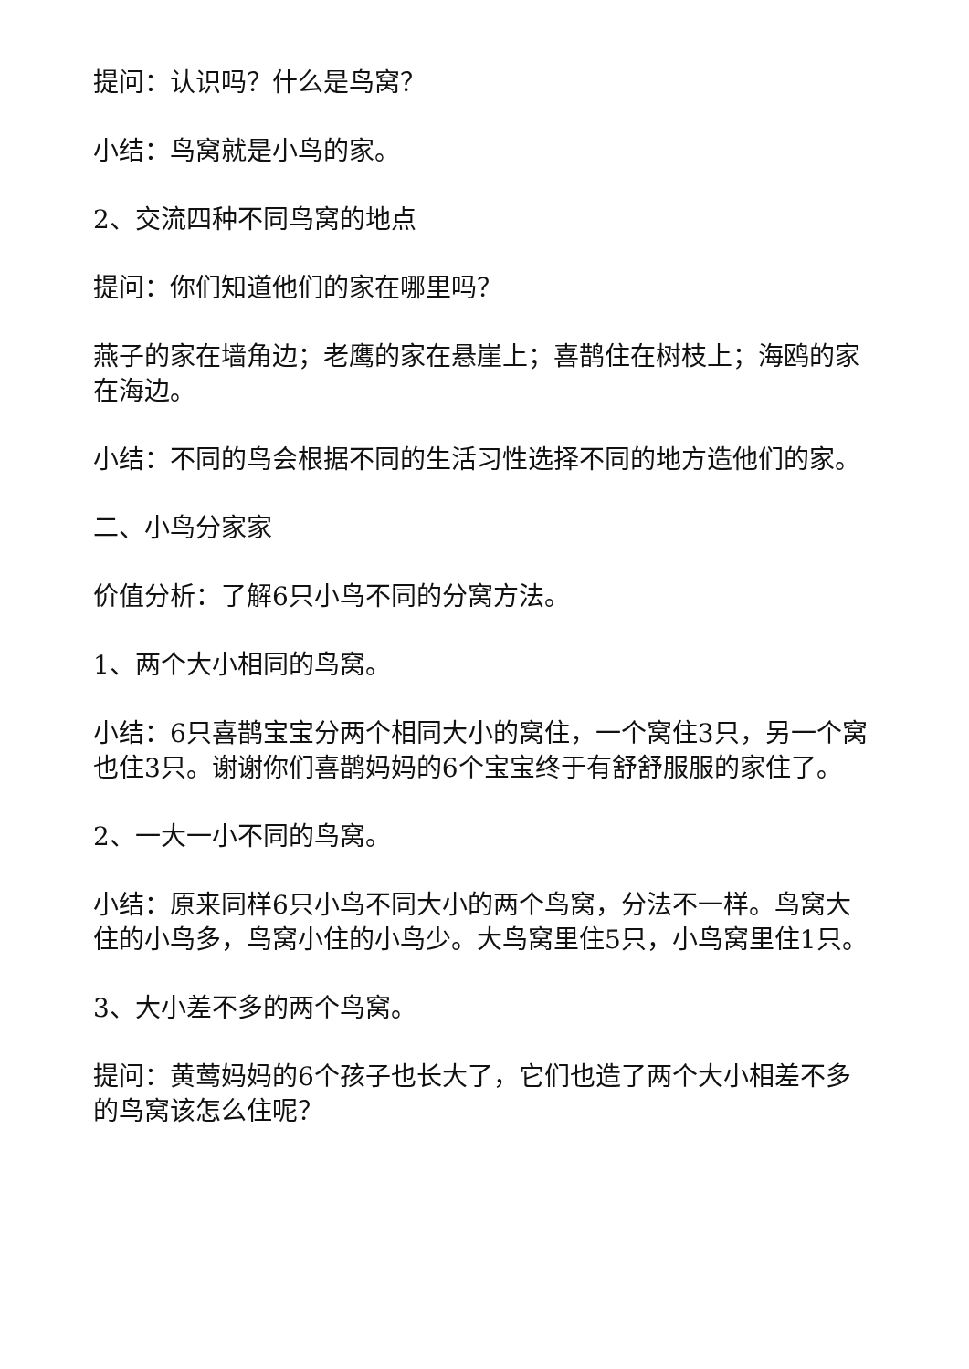提问：认识吗？什么是鸟窝？
小结：鸟窝就是小鸟的家。
2、交流四种不同鸟窝的地点
提问：你们知道他们的家在哪里吗？
燕子的家在墙角边；老鹰的家在悬崖上；喜鹊住在树枝上；海鸥的家在海边。
小结：不同的鸟会根据不同的生活习性选择不同的地方造他们的家。
二、小鸟分家家
价值分析：了解6只小鸟不同的分窝方法。
1、两个大小相同的鸟窝。
小结：6只喜鹊宝宝分两个相同大小的窝住，一个窝住3只，另一个窝也住3只。谢谢你们喜鹊妈妈的6个宝宝终于有舒舒服服的家住了。
2、一大一小不同的鸟窝。
小结：原来同样6只小鸟不同大小的两个鸟窝，分法不一样。鸟窝大住的小鸟多，鸟窝小住的小鸟少。大鸟窝里住5只，小鸟窝里住1只。
3、大小差不多的两个鸟窝。
提问：黄莺妈妈的6个孩子也长大了，它们也造了两个大小相差不多的鸟窝该怎么住呢？